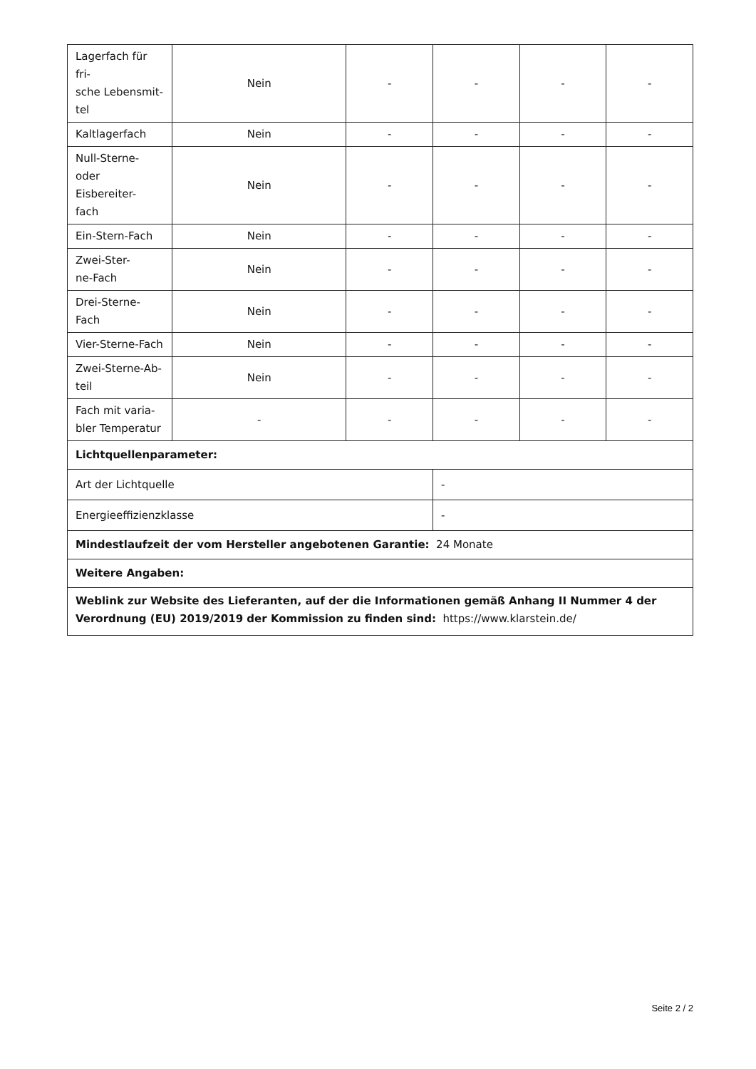| Lagerfach für fri- sche Lebensmit- tel | Nein | - | - | - | - |
| Kaltlagerfach | Nein | - | - | - | - |
| Null-Sterne- oder Eisbereiter- fach | Nein | - | - | - | - |
| Ein-Stern-Fach | Nein | - | - | - | - |
| Zwei-Ster- ne-Fach | Nein | - | - | - | - |
| Drei-Sterne-Fach | Nein | - | - | - | - |
| Vier-Sterne-Fach | Nein | - | - | - | - |
| Zwei-Sterne-Ab- teil | Nein | - | - | - | - |
| Fach mit varia- bler Temperatur | - | - | - | - | - |
| Lichtquellenparameter: | | | | | |
| Art der Lichtquelle | | | - | | |
| Energieeffizienzklasse | | | - | | |
| Mindestlaufzeit der vom Hersteller angebotenen Garantie: 24 Monate | | | | | |
| Weitere Angaben: | | | | | |
| Weblink zur Website des Lieferanten, auf der die Informationen gemäß Anhang II Nummer 4 der Verordnung (EU) 2019/2019 der Kommission zu finden sind: https://www.klarstein.de/ | | | | | |
Seite 2 / 2